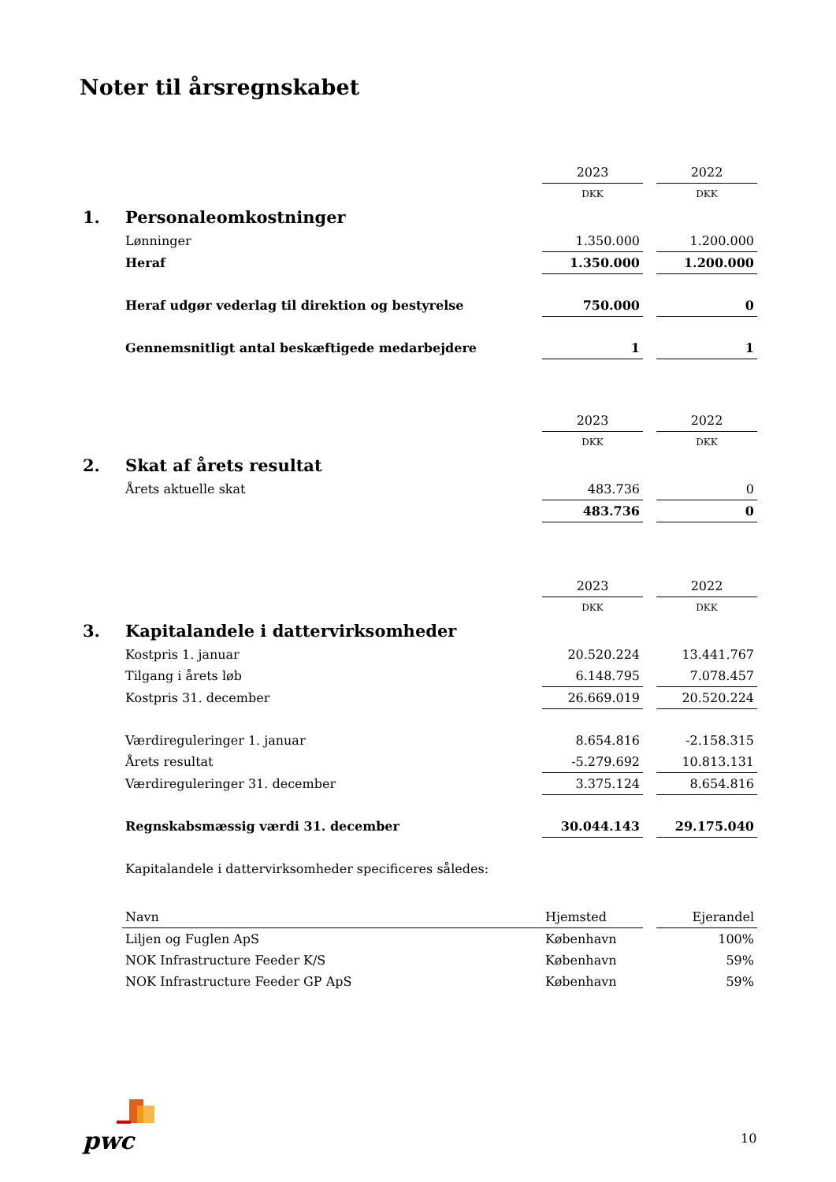Noter til årsregnskabet
| | | 2023 | | 2022 |
| | | DKK | | DKK |
| 1. | Personaleomkostninger | | | |
| | Lønninger | 1.350.000 | | 1.200.000 |
| | Heraf | 1.350.000 | | 1.200.000 |
| | Heraf udgør vederlag til direktion og bestyrelse | 750.000 | | 0 |
| | Gennemsnitligt antal beskæftigede medarbejdere | 1 | | 1 |
| | | 2023 | | 2022 |
| | | DKK | | DKK |
| 2. | Skat af årets resultat | | | |
| | Årets aktuelle skat | 483.736 | | 0 |
| | | 483.736 | | 0 |
| | | 2023 | | 2022 |
| | | DKK | | DKK |
| 3. | Kapitalandele i dattervirksomheder | | | |
| | Kostpris 1. januar | 20.520.224 | | 13.441.767 |
| | Tilgang i årets løb | 6.148.795 | | 7.078.457 |
| | Kostpris 31. december | 26.669.019 | | 20.520.224 |
| | Værdireguleringer 1. januar | 8.654.816 | | -2.158.315 |
| | Årets resultat | -5.279.692 | | 10.813.131 |
| | Værdireguleringer 31. december | 3.375.124 | | 8.654.816 |
| | Regnskabsmæssig værdi 31. december | 30.044.143 | | 29.175.040 |
| | Kapitalandele i dattervirksomheder specificeres således: | | | |
| | Navn | Hjemsted | | Ejerandel |
| | Liljen og Fuglen ApS | København | | 100% |
| | NOK Infrastructure Feeder K/S | København | | 59% |
| | NOK Infrastructure Feeder GP ApS | København | | 59% |
pwc 10